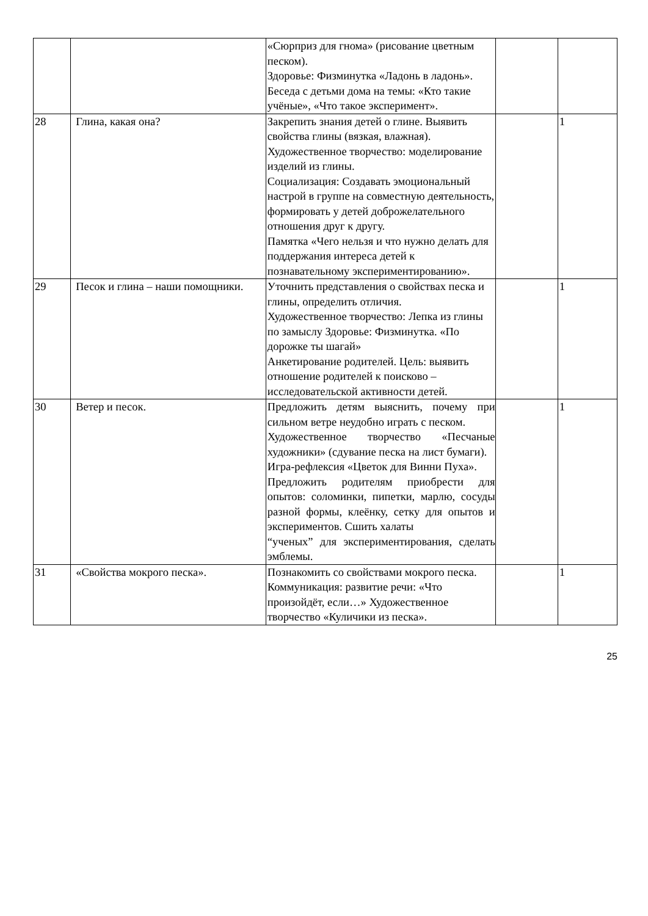| | | «Сюрприз для гнома» (рисование цветным песком). Здоровье: Физминутка «Ладонь в ладонь». Беседа с детьми дома на темы: «Кто такие учёные», «Что такое эксперимент». | | |
| 28 | Глина, какая она? | Закрепить знания детей о глине. Выявить свойства глины (вязкая, влажная). Художественное творчество: моделирование изделий из глины. Социализация: Создавать эмоциональный настрой в группе на совместную деятельность, формировать у детей доброжелательного отношения друг к другу. Памятка «Чего нельзя и что нужно делать для поддержания интереса детей к познавательному экспериментированию». | | 1 |
| 29 | Песок и глина – наши помощники. | Уточнить представления о свойствах песка и глины, определить отличия. Художественное творчество: Лепка из глины по замыслу Здоровье: Физминутка. «По дорожке ты шагай» Анкетирование родителей. Цель: выявить отношение родителей к поисково – исследовательской активности детей. | | 1 |
| 30 | Ветер и песок. | Предложить детям выяснить, почему при сильном ветре неудобно играть с песком. Художественное творчество «Песчаные художники» (сдувание песка на лист бумаги). Игра-рефлексия «Цветок для Винни Пуха». Предложить родителям приобрести для опытов: соломинки, пипетки, марлю, сосуды разной формы, клеёнку, сетку для опытов и экспериментов. Сшить халаты “ученых” для экспериментирования, сделать эмблемы. | | 1 |
| 31 | «Свойства мокрого песка». | Познакомить со свойствами мокрого песка. Коммуникация: развитие речи: «Что произойдёт, если…» Художественное творчество «Куличики из песка». | | 1 |
25